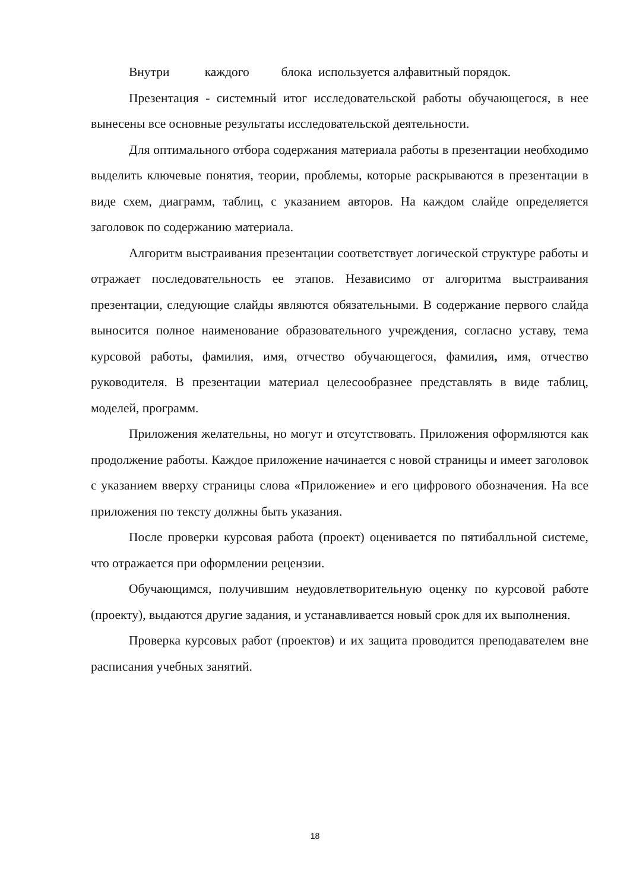Внутри каждого блока используется алфавитный порядок.
Презентация - системный итог исследовательской работы обучающегося, в нее вынесены все основные результаты исследовательской деятельности.
Для оптимального отбора содержания материала работы в презентации необходимо выделить ключевые понятия, теории, проблемы, которые раскрываются в презентации в виде схем, диаграмм, таблиц, с указанием авторов. На каждом слайде определяется заголовок по содержанию материала.
Алгоритм выстраивания презентации соответствует логической структуре работы и отражает последовательность ее этапов. Независимо от алгоритма выстраивания презентации, следующие слайды являются обязательными. В содержание первого слайда выносится полное наименование образовательного учреждения, согласно уставу, тема курсовой работы, фамилия, имя, отчество обучающегося, фамилия, имя, отчество руководителя. В презентации материал целесообразнее представлять в виде таблиц, моделей, программ.
Приложения желательны, но могут и отсутствовать. Приложения оформляются как продолжение работы. Каждое приложение начинается с новой страницы и имеет заголовок с указанием вверху страницы слова «Приложение» и его цифрового обозначения. На все приложения по тексту должны быть указания.
После проверки курсовая работа (проект) оценивается по пятибалльной системе, что отражается при оформлении рецензии.
Обучающимся, получившим неудовлетворительную оценку по курсовой работе (проекту), выдаются другие задания, и устанавливается новый срок для их выполнения.
Проверка курсовых работ (проектов) и их защита проводится преподавателем вне расписания учебных занятий.
18